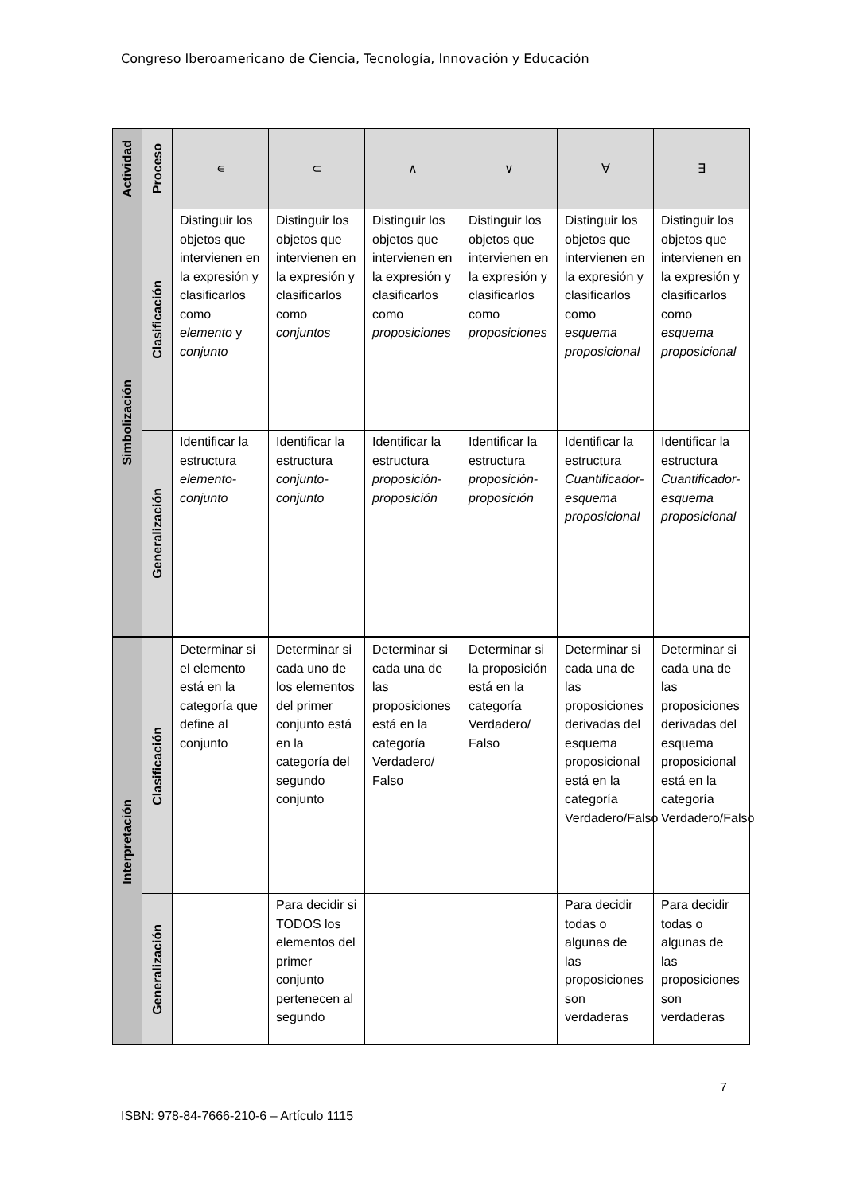Congreso Iberoamericano de Ciencia, Tecnología, Innovación y Educación
| Actividad | Proceso | ∊ | ⊂ | ∧ | ∨ | ∀ | ∃ |
| --- | --- | --- | --- | --- | --- | --- | --- |
| Simbolización | Clasificación | Distinguir los objetos que intervienen en la expresión y clasificarlos como elemento y conjunto | Distinguir los objetos que intervienen en la expresión y clasificarlos como conjuntos | Distinguir los objetos que intervienen en la expresión y clasificarlos como proposiciones | Distinguir los objetos que intervienen en la expresión y clasificarlos como proposiciones | Distinguir los objetos que intervienen en la expresión y clasificarlos como esquema proposicional | Distinguir los objetos que intervienen en la expresión y clasificarlos como esquema proposicional |
| | Generalización | Identificar la estructura elemento-conjunto | Identificar la estructura conjunto-conjunto | Identificar la estructura proposición-proposición | Identificar la estructura proposición-proposición | Identificar la estructura Cuantificador-esquema proposicional | Identificar la estructura Cuantificador-esquema proposicional |
| Interpretación | Clasificación | Determinar si el elemento está en la categoría que define al conjunto | Determinar si cada uno de los elementos del primer conjunto está en la categoría del segundo conjunto | Determinar si cada una de las proposiciones está en la categoría Verdadero/ Falso | Determinar si la proposición está en la categoría Verdadero/ Falso | Determinar si cada una de las proposiciones derivadas del esquema proposicional está en la categoría Verdadero/Falso | Determinar si cada una de las proposiciones derivadas del esquema proposicional está en la categoría Verdadero/Falso |
| | Generalización | | Para decidir si TODOS los elementos del primer conjunto pertenecen al segundo | | | Para decidir todas o algunas de las proposiciones son verdaderas | Para decidir todas o algunas de las proposiciones son verdaderas |
7
ISBN: 978-84-7666-210-6 – Artículo 1115